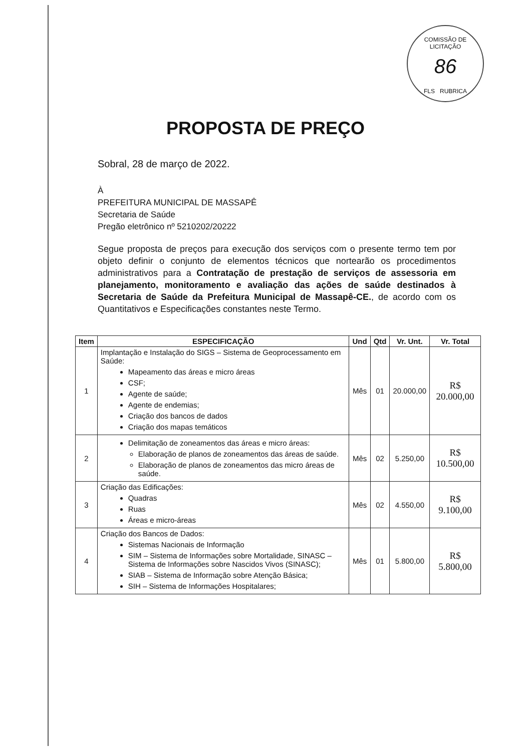COMISSÃO DE LICITAÇÃO
86
FLS RUBRICA
PROPOSTA DE PREÇO
Sobral, 28 de março de 2022.
À
PREFEITURA MUNICIPAL DE MASSAPÊ
Secretaria de Saúde
Pregão eletrônico nº 5210202/20222
Segue proposta de preços para execução dos serviços com o presente termo tem por objeto definir o conjunto de elementos técnicos que nortearão os procedimentos administrativos para a Contratação de prestação de serviços de assessoria em planejamento, monitoramento e avaliação das ações de saúde destinados à Secretaria de Saúde da Prefeitura Municipal de Massapê-CE., de acordo com os Quantitativos e Especificações constantes neste Termo.
| Item | ESPECIFICAÇÃO | Und | Qtd | Vr. Unt. | Vr. Total |
| --- | --- | --- | --- | --- | --- |
| 1 | Implantação e Instalação do SIGS – Sistema de Geoprocessamento em Saúde: Mapeamento das áreas e micro áreas CSF; Agente de saúde; Agente de endemias; Criação dos bancos de dados Criação dos mapas temáticos | Mês | 01 | 20.000,00 | R$ 20.000,00 |
| 2 | Delimitação de zoneamentos das áreas e micro áreas: Elaboração de planos de zoneamentos das áreas de saúde. Elaboração de planos de zoneamentos das micro áreas de saúde. | Mês | 02 | 5.250,00 | R$ 10.500,00 |
| 3 | Criação das Edificações: Quadras Ruas Áreas e micro-áreas | Mês | 02 | 4.550,00 | R$ 9.100,00 |
| 4 | Criação dos Bancos de Dados: Sistemas Nacionais de Informação SIM – Sistema de Informações sobre Mortalidade, SINASC – Sistema de Informações sobre Nascidos Vivos (SINASC); SIAB – Sistema de Informação sobre Atenção Básica; SIH – Sistema de Informações Hospitalares; | Mês | 01 | 5.800,00 | R$ 5.800,00 |